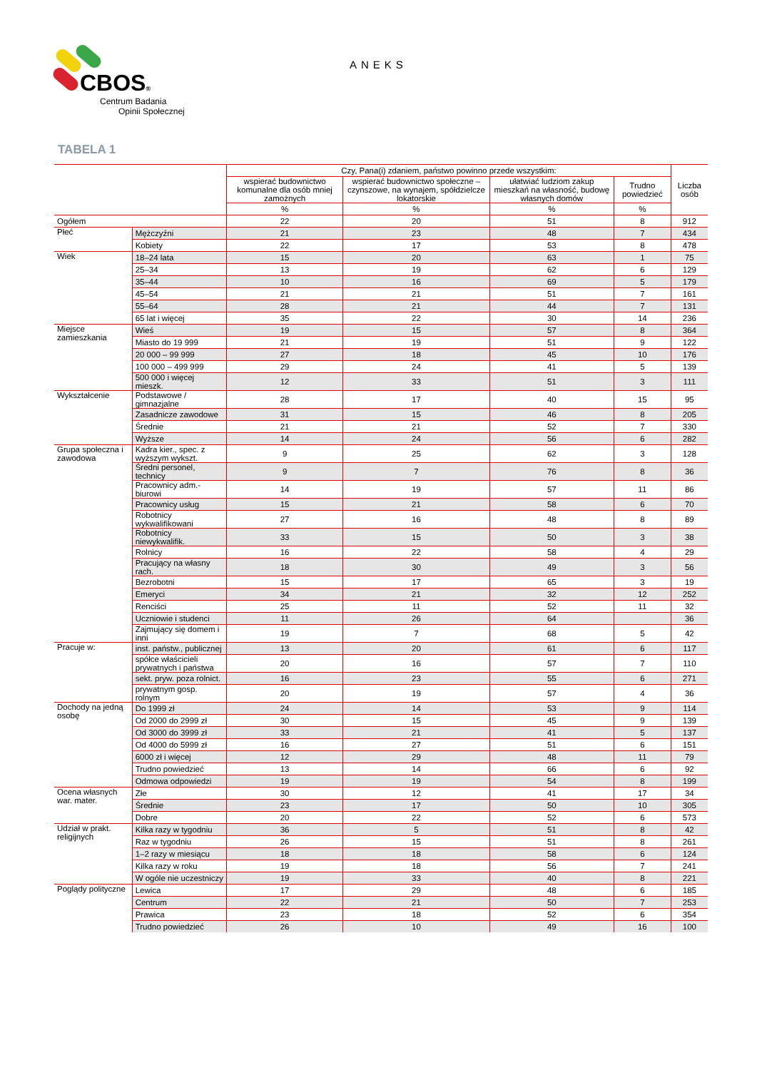CBOS®
Centrum Badania
Opinii Społecznej
ANEKS
TABELA 1
| | | Czy, Pana(i) zdaniem, państwo powinno przede wszystkim: | | | | Liczba osób |
| --- | --- | --- | --- | --- | --- | --- |
| | | wspierać budownictwo komunalne dla osób mniej zamożnych | wspierać budownictwo społeczne – czynszowe, na wynajem, spółdzielcze lokatorskie | ułatwiać ludziom zakup mieszkań na własność, budowę własnych domów | Trudno powiedzieć | |
| | | % | % | % | % | |
| Ogółem | | 22 | 20 | 51 | 8 | 912 |
| Płeć | Mężczyźni | 21 | 23 | 48 | 7 | 434 |
| | Kobiety | 22 | 17 | 53 | 8 | 478 |
| Wiek | 18–24 lata | 15 | 20 | 63 | 1 | 75 |
| | 25–34 | 13 | 19 | 62 | 6 | 129 |
| | 35–44 | 10 | 16 | 69 | 5 | 179 |
| | 45–54 | 21 | 21 | 51 | 7 | 161 |
| | 55–64 | 28 | 21 | 44 | 7 | 131 |
| | 65 lat i więcej | 35 | 22 | 30 | 14 | 236 |
| Miejsce zamieszkania | Wieś | 19 | 15 | 57 | 8 | 364 |
| | Miasto do 19 999 | 21 | 19 | 51 | 9 | 122 |
| | 20 000 – 99 999 | 27 | 18 | 45 | 10 | 176 |
| | 100 000 – 499 999 | 29 | 24 | 41 | 5 | 139 |
| | 500 000 i więcej mieszk. | 12 | 33 | 51 | 3 | 111 |
| Wykształcenie | Podstawowe / gimnazjalne | 28 | 17 | 40 | 15 | 95 |
| | Zasadnicze zawodowe | 31 | 15 | 46 | 8 | 205 |
| | Średnie | 21 | 21 | 52 | 7 | 330 |
| | Wyższe | 14 | 24 | 56 | 6 | 282 |
| Grupa społeczna i zawodowa | Kadra kier., spec. z wyższym wykszt. | 9 | 25 | 62 | 3 | 128 |
| | Średni personel, technicy | 9 | 7 | 76 | 8 | 36 |
| | Pracownicy adm.-biurowi | 14 | 19 | 57 | 11 | 86 |
| | Pracownicy usług | 15 | 21 | 58 | 6 | 70 |
| | Robotnicy wykwalifikowani | 27 | 16 | 48 | 8 | 89 |
| | Robotnicy niewykwalifik. | 33 | 15 | 50 | 3 | 38 |
| | Rolnicy | 16 | 22 | 58 | 4 | 29 |
| | Pracujący na własny rach. | 18 | 30 | 49 | 3 | 56 |
| | Bezrobotni | 15 | 17 | 65 | 3 | 19 |
| | Emeryci | 34 | 21 | 32 | 12 | 252 |
| | Renciści | 25 | 11 | 52 | 11 | 32 |
| | Uczniowie i studenci | 11 | 26 | 64 | | 36 |
| | Zajmujący się domem i inni | 19 | 7 | 68 | 5 | 42 |
| Pracuje w: | inst. państw., publicznej | 13 | 20 | 61 | 6 | 117 |
| | spółce właścicieli prywatnych i państwa | 20 | 16 | 57 | 7 | 110 |
| | sekt. pryw. poza rolnict. | 16 | 23 | 55 | 6 | 271 |
| | prywatnym gosp. rolnym | 20 | 19 | 57 | 4 | 36 |
| Dochody na jedną osobę | Do 1999 zł | 24 | 14 | 53 | 9 | 114 |
| | Od 2000 do 2999 zł | 30 | 15 | 45 | 9 | 139 |
| | Od 3000 do 3999 zł | 33 | 21 | 41 | 5 | 137 |
| | Od 4000 do 5999 zł | 16 | 27 | 51 | 6 | 151 |
| | 6000 zł i więcej | 12 | 29 | 48 | 11 | 79 |
| | Trudno powiedzieć | 13 | 14 | 66 | 6 | 92 |
| | Odmowa odpowiedzi | 19 | 19 | 54 | 8 | 199 |
| Ocena własnych war. mater. | Złe | 30 | 12 | 41 | 17 | 34 |
| | Średnie | 23 | 17 | 50 | 10 | 305 |
| | Dobre | 20 | 22 | 52 | 6 | 573 |
| Udział w prakt. religijnych | Kilka razy w tygodniu | 36 | 5 | 51 | 8 | 42 |
| | Raz w tygodniu | 26 | 15 | 51 | 8 | 261 |
| | 1–2 razy w miesiącu | 18 | 18 | 58 | 6 | 124 |
| | Kilka razy w roku | 19 | 18 | 56 | 7 | 241 |
| | W ogóle nie uczestniczy | 19 | 33 | 40 | 8 | 221 |
| Poglądy polityczne | Lewica | 17 | 29 | 48 | 6 | 185 |
| | Centrum | 22 | 21 | 50 | 7 | 253 |
| | Prawica | 23 | 18 | 52 | 6 | 354 |
| | Trudno powiedzieć | 26 | 10 | 49 | 16 | 100 |